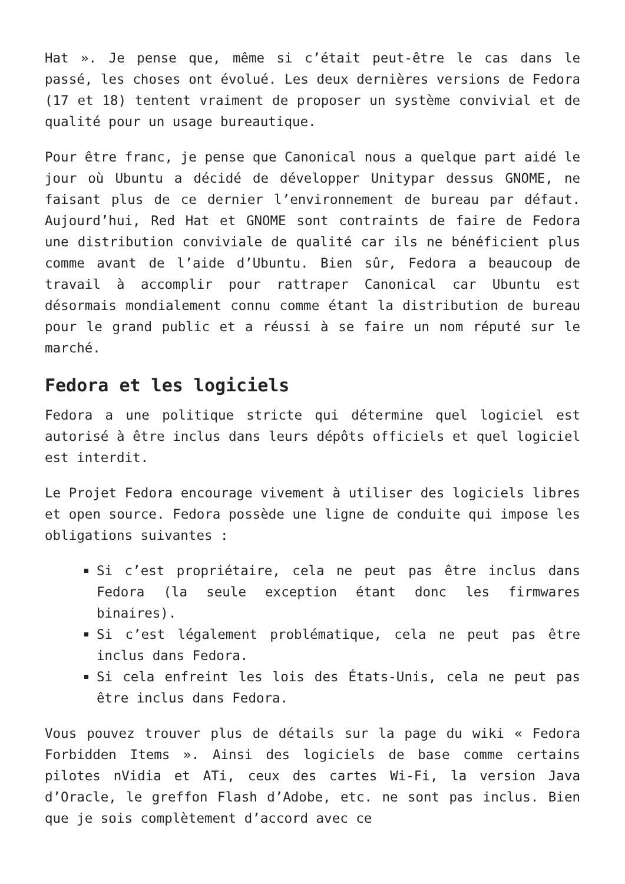Hat ». Je pense que, même si c’était peut-être le cas dans le passé, les choses ont évolué. Les deux dernières versions de Fedora (17 et 18) tentent vraiment de proposer un système convivial et de qualité pour un usage bureautique.
Pour être franc, je pense que Canonical nous a quelque part aidé le jour où Ubuntu a décidé de développer Unitypar dessus GNOME, ne faisant plus de ce dernier l’environnement de bureau par défaut. Aujourd’hui, Red Hat et GNOME sont contraints de faire de Fedora une distribution conviviale de qualité car ils ne bénéficient plus comme avant de l’aide d’Ubuntu. Bien sûr, Fedora a beaucoup de travail à accomplir pour rattraper Canonical car Ubuntu est désormais mondialement connu comme étant la distribution de bureau pour le grand public et a réussi à se faire un nom réputé sur le marché.
Fedora et les logiciels
Fedora a une politique stricte qui détermine quel logiciel est autorisé à être inclus dans leurs dépôts officiels et quel logiciel est interdit.
Le Projet Fedora encourage vivement à utiliser des logiciels libres et open source. Fedora possède une ligne de conduite qui impose les obligations suivantes :
Si c’est propriétaire, cela ne peut pas être inclus dans Fedora (la seule exception étant donc les firmwares binaires).
Si c’est légalement problématique, cela ne peut pas être inclus dans Fedora.
Si cela enfreint les lois des États-Unis, cela ne peut pas être inclus dans Fedora.
Vous pouvez trouver plus de détails sur la page du wiki « Fedora Forbidden Items ». Ainsi des logiciels de base comme certains pilotes nVidia et ATi, ceux des cartes Wi-Fi, la version Java d’Oracle, le greffon Flash d’Adobe, etc. ne sont pas inclus. Bien que je sois complètement d’accord avec ce